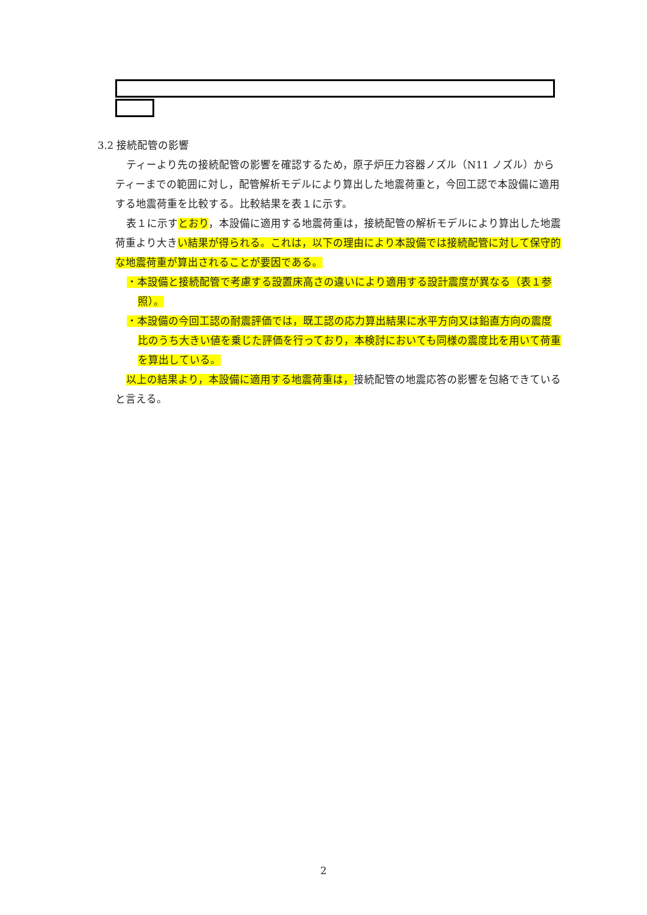3.2 接続配管の影響
ティーより先の接続配管の影響を確認するため，原子炉圧力容器ノズル（N11 ノズル）からティーまでの範囲に対し，配管解析モデルにより算出した地震荷重と，今回工認で本設備に適用する地震荷重を比較する。比較結果を表１に示す。
表１に示すとおり，本設備に適用する地震荷重は，接続配管の解析モデルにより算出した地震荷重より大きい結果が得られる。これは，以下の理由により本設備では接続配管に対して保守的な地震荷重が算出されることが要因である。
・本設備と接続配管で考慮する設置床高さの違いにより適用する設計震度が異なる（表１参照）。
・本設備の今回工認の耐震評価では，既工認の応力算出結果に水平方向又は鉛直方向の震度比のうち大きい値を乗じた評価を行っており，本検討においても同様の震度比を用いて荷重を算出している。
以上の結果より，本設備に適用する地震荷重は，接続配管の地震応答の影響を包絡できていると言える。
2